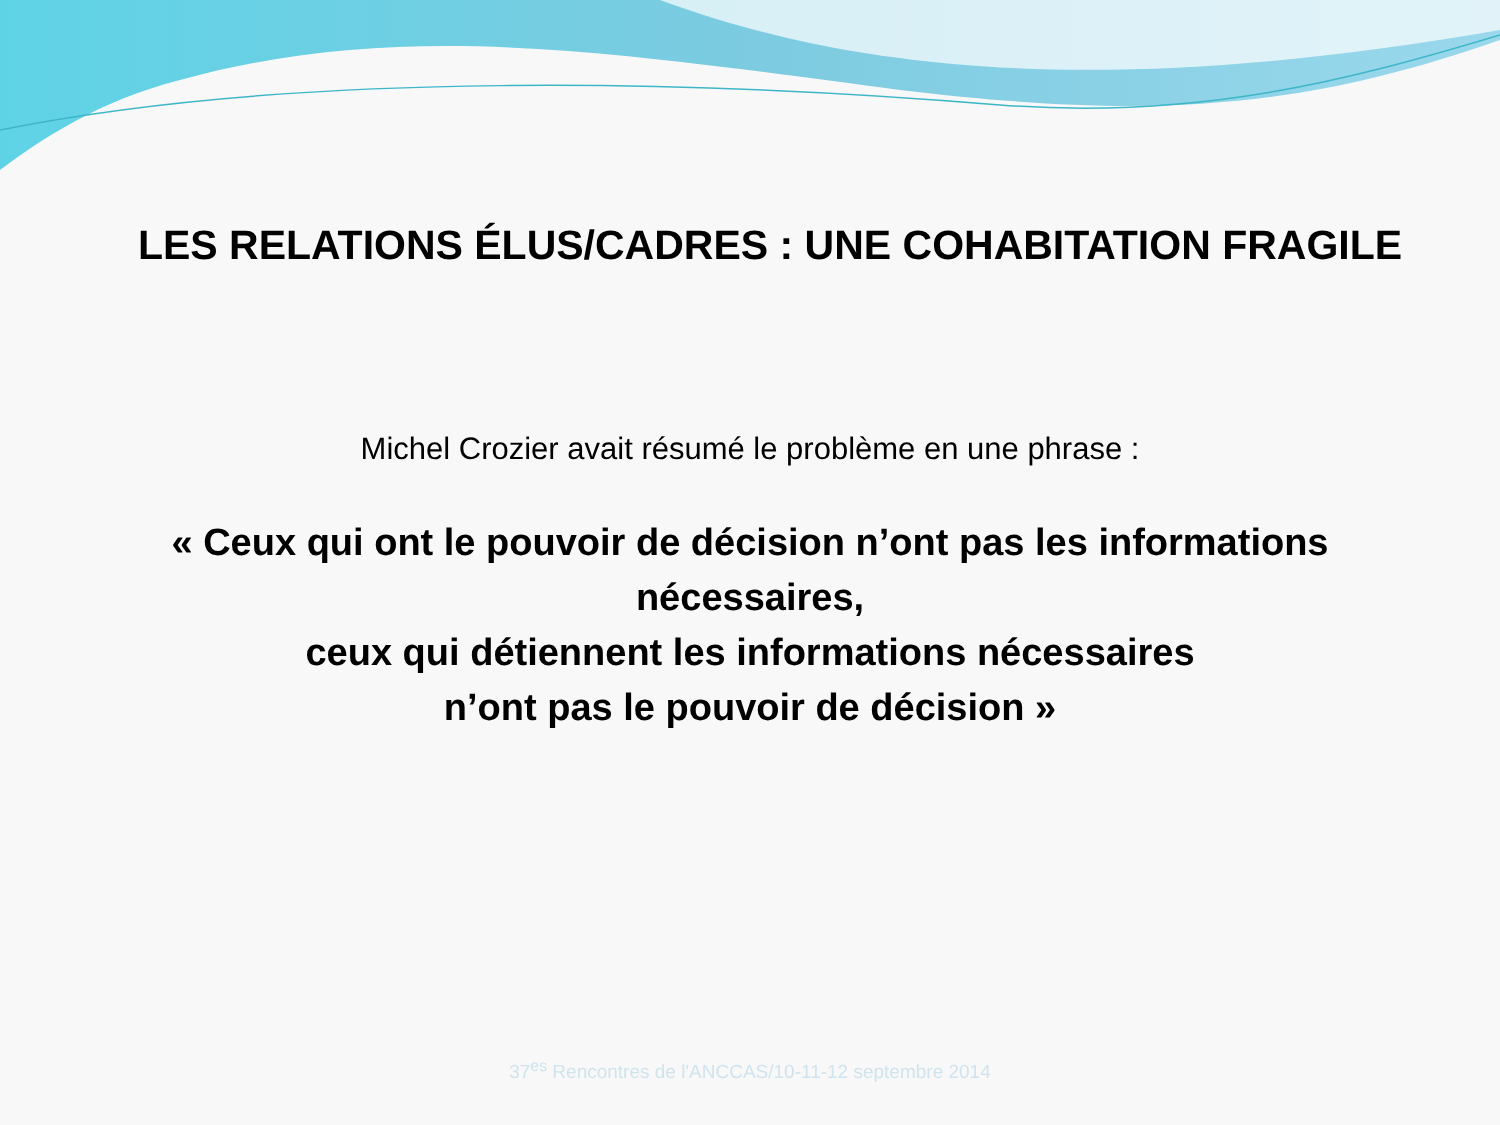LES RELATIONS ÉLUS/CADRES : UNE COHABITATION FRAGILE
Michel Crozier avait résumé le problème en une phrase :
« Ceux qui ont le pouvoir de décision n’ont pas les informations
nécessaires,
ceux qui détiennent les informations nécessaires
n’ont pas le pouvoir de décision »
37<sup>es</sup> Rencontres de l'ANCCAS/10-11-12 septembre 2014